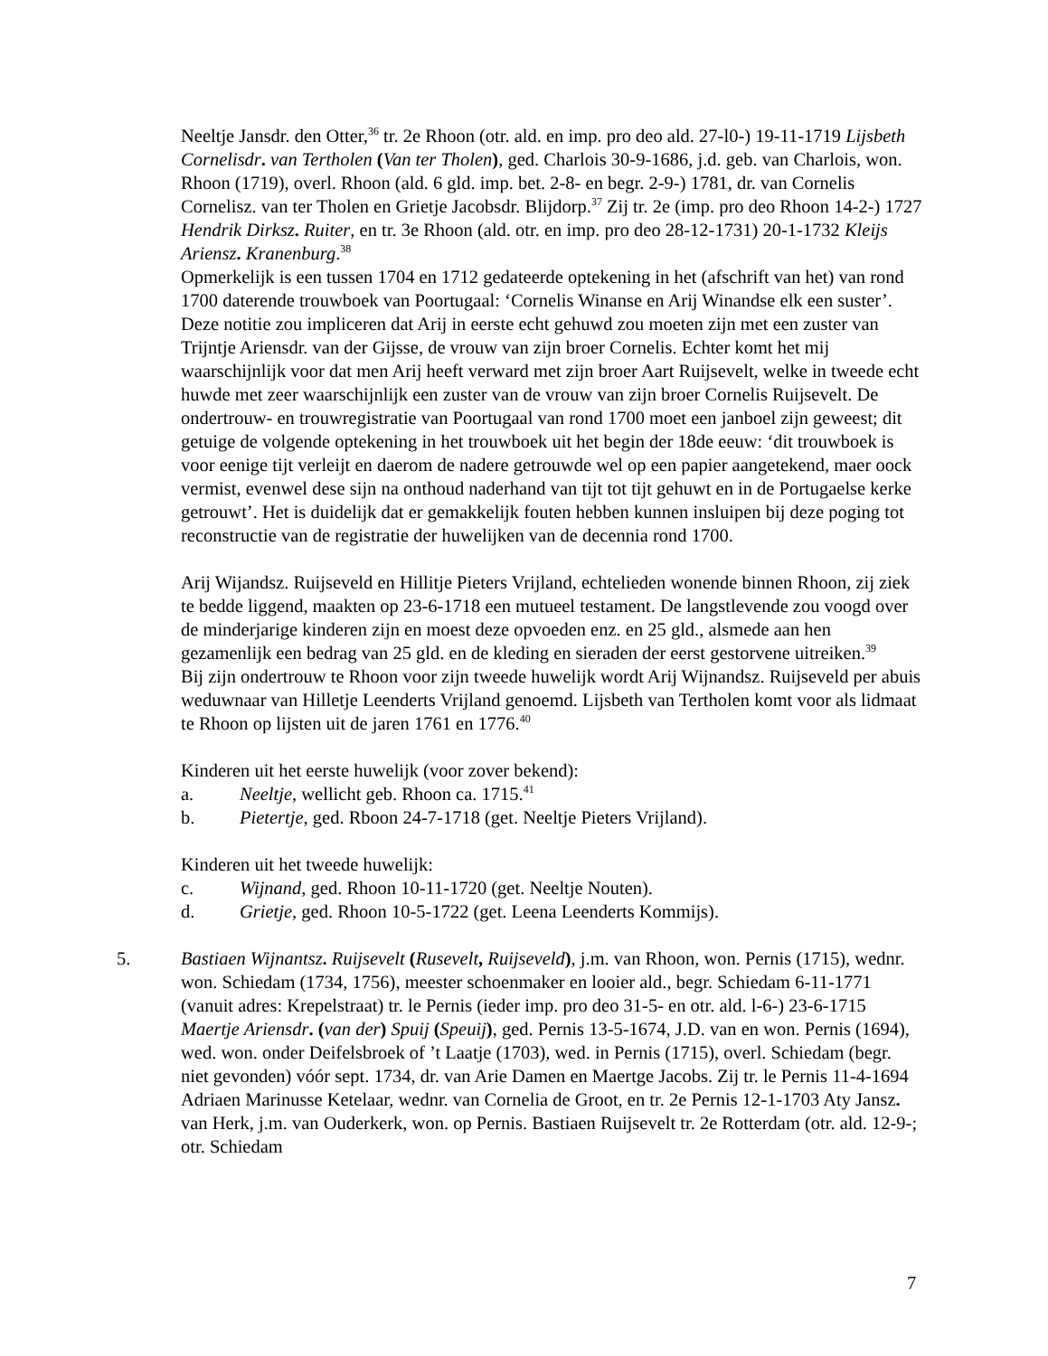Neeltje Jansdr. den Otter,<sup>36</sup> tr. 2e Rhoon (otr. ald. en imp. pro deo ald. 27-l0-) 19-11-1719 Lijsbeth Cornelisdr. van Tertholen (Van ter Tholen), ged. Charlois 30-9-1686, j.d. geb. van Charlois, won. Rhoon (1719), overl. Rhoon (ald. 6 gld. imp. bet. 2-8- en begr. 2-9-) 1781, dr. van Cornelis Cornelisz. van ter Tholen en Grietje Jacobsdr. Blijdorp.<sup>37</sup> Zij tr. 2e (imp. pro deo Rhoon 14-2-) 1727 Hendrik Dirksz. Ruiter, en tr. 3e Rhoon (ald. otr. en imp. pro deo 28-12-1731) 20-1-1732 Kleijs Ariensz. Kranenburg.<sup>38</sup>
Opmerkelijk is een tussen 1704 en 1712 gedateerde optekening in het (afschrift van het) van rond 1700 daterende trouwboek van Poortugaal: ‘Cornelis Winanse en Arij Winandse elk een suster’. Deze notitie zou impliceren dat Arij in eerste echt gehuwd zou moeten zijn met een zuster van Trijntje Ariensdr. van der Gijsse, de vrouw van zijn broer Cornelis. Echter komt het mij waarschijnlijk voor dat men Arij heeft verward met zijn broer Aart Ruijsevelt, welke in tweede echt huwde met zeer waarschijnlijk een zuster van de vrouw van zijn broer Cornelis Ruijsevelt. De ondertrouw- en trouwregistratie van Poortugaal van rond 1700 moet een janboel zijn geweest; dit getuige de volgende optekening in het trouwboek uit het begin der 18de eeuw: ‘dit trouwboek is voor eenige tijt verleijt en daerom de nadere getrouwde wel op een papier aangetekend, maer oock vermist, evenwel dese sijn na onthoud naderhand van tijt tot tijt gehuwt en in de Portugaelse kerke getrouwt’. Het is duidelijk dat er gemakkelijk fouten hebben kunnen insluipen bij deze poging tot reconstructie van de registratie der huwelijken van de decennia rond 1700.
Arij Wijandsz. Ruijseveld en Hillitje Pieters Vrijland, echtelieden wonende binnen Rhoon, zij ziek te bedde liggend, maakten op 23-6-1718 een mutueel testament. De langstlevende zou voogd over de minderjarige kinderen zijn en moest deze opvoeden enz. en 25 gld., alsmede aan hen gezamenlijk een bedrag van 25 gld. en de kleding en sieraden der eerst gestorvene uitreiken.<sup>39</sup>
Bij zijn ondertrouw te Rhoon voor zijn tweede huwelijk wordt Arij Wijnandsz. Ruijseveld per abuis weduwnaar van Hilletje Leenderts Vrijland genoemd. Lijsbeth van Tertholen komt voor als lidmaat te Rhoon op lijsten uit de jaren 1761 en 1776.<sup>40</sup>
Kinderen uit het eerste huwelijk (voor zover bekend):
a. Neeltje, wellicht geb. Rhoon ca. 1715.<sup>41</sup>
b. Pietertje, ged. Rboon 24-7-1718 (get. Neeltje Pieters Vrijland).
Kinderen uit het tweede huwelijk:
c. Wijnand, ged. Rhoon 10-11-1720 (get. Neeltje Nouten).
d. Grietje, ged. Rhoon 10-5-1722 (get. Leena Leenderts Kommijs).
5. Bastiaen Wijnantsz. Ruijsevelt (Rusevelt, Ruijseveld), j.m. van Rhoon, won. Pernis (1715), wednr. won. Schiedam (1734, 1756), meester schoenmaker en looier ald., begr. Schiedam 6-11-1771 (vanuit adres: Krepelstraat) tr. le Pernis (ieder imp. pro deo 31-5- en otr. ald. l-6-) 23-6-1715 Maertje Ariensdr. (van der) Spuij (Speuij), ged. Pernis 13-5-1674, J.D. van en won. Pernis (1694), wed. won. onder Deifelsbroek of ’t Laatje (1703), wed. in Pernis (1715), overl. Schiedam (begr. niet gevonden) vóór sept. 1734, dr. van Arie Damen en Maertge Jacobs. Zij tr. le Pernis 11-4-1694 Adriaen Marinusse Ketelaar, wednr. van Cornelia de Groot, en tr. 2e Pernis 12-1-1703 Aty Jansz. van Herk, j.m. van Ouderkerk, won. op Pernis. Bastiaen Ruijsevelt tr. 2e Rotterdam (otr. ald. 12-9-; otr. Schiedam
7